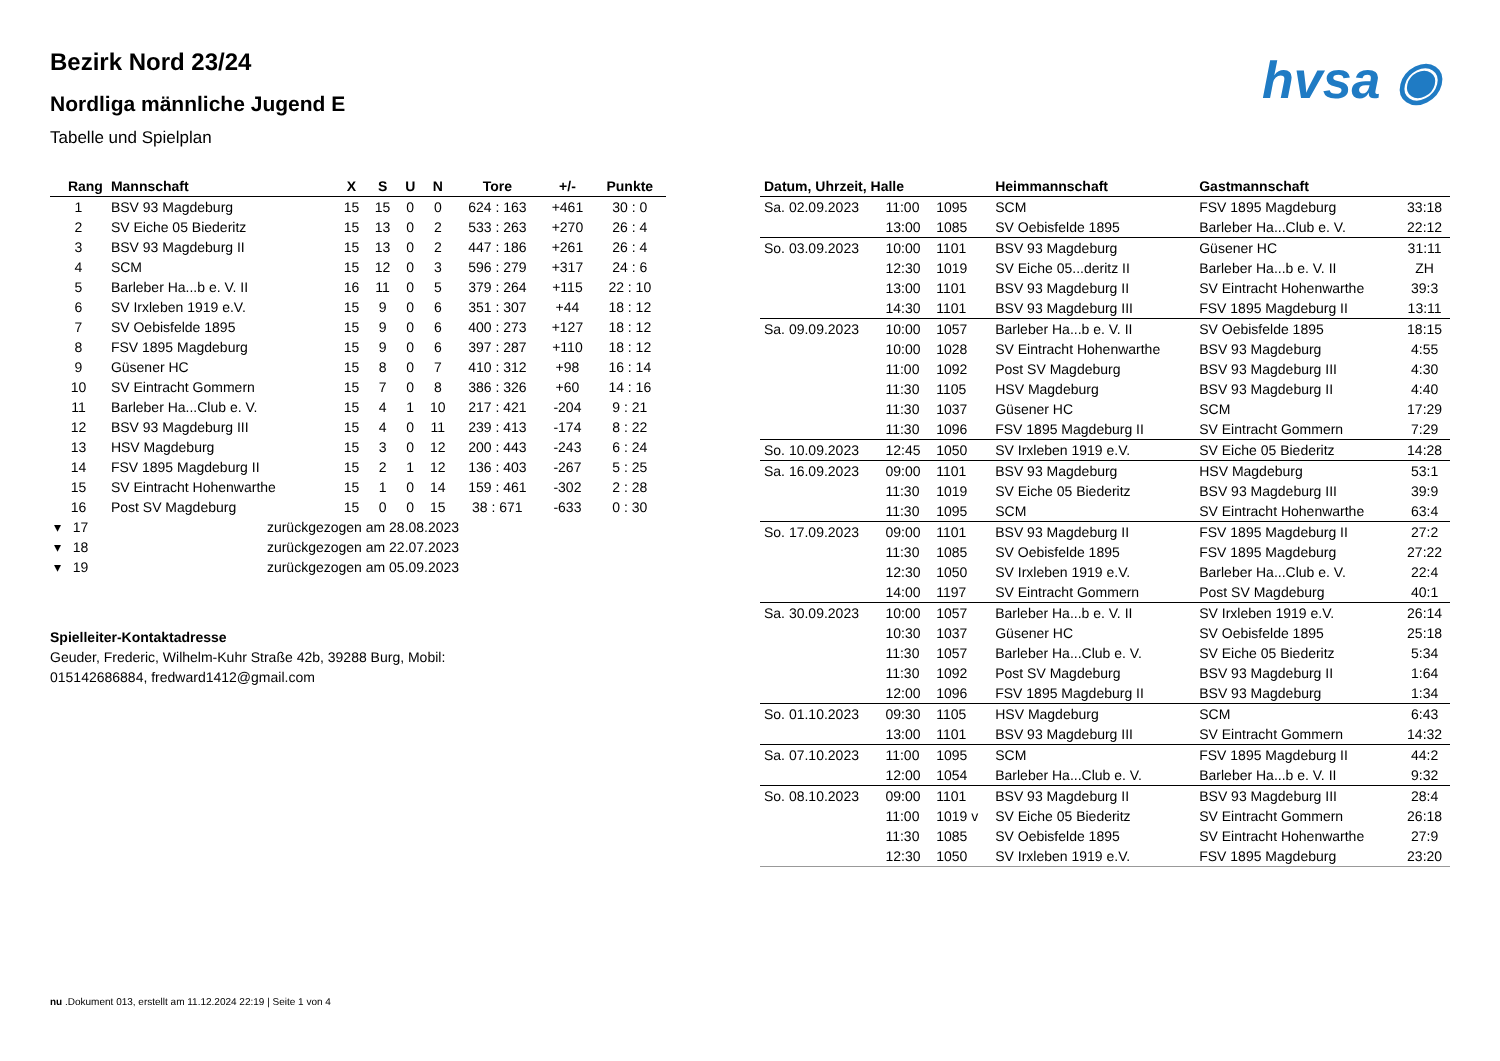hvsa ◉
Bezirk Nord 23/24
Nordliga männliche Jugend E
Tabelle und Spielplan
| Rang | Mannschaft | X | S | U | N | Tore | +/- | Punkte |
| --- | --- | --- | --- | --- | --- | --- | --- | --- |
| 1 | BSV 93 Magdeburg | 15 | 15 | 0 | 0 | 624 : 163 | +461 | 30 : 0 |
| 2 | SV Eiche 05 Biederitz | 15 | 13 | 0 | 2 | 533 : 263 | +270 | 26 : 4 |
| 3 | BSV 93 Magdeburg II | 15 | 13 | 0 | 2 | 447 : 186 | +261 | 26 : 4 |
| 4 | SCM | 15 | 12 | 0 | 3 | 596 : 279 | +317 | 24 : 6 |
| 5 | Barleber Ha...b e. V. II | 16 | 11 | 0 | 5 | 379 : 264 | +115 | 22 : 10 |
| 6 | SV Irxleben 1919 e.V. | 15 | 9 | 0 | 6 | 351 : 307 | +44 | 18 : 12 |
| 7 | SV Oebisfelde 1895 | 15 | 9 | 0 | 6 | 400 : 273 | +127 | 18 : 12 |
| 8 | FSV 1895 Magdeburg | 15 | 9 | 0 | 6 | 397 : 287 | +110 | 18 : 12 |
| 9 | Güsener HC | 15 | 8 | 0 | 7 | 410 : 312 | +98 | 16 : 14 |
| 10 | SV Eintracht Gommern | 15 | 7 | 0 | 8 | 386 : 326 | +60 | 14 : 16 |
| 11 | Barleber Ha...Club e. V. | 15 | 4 | 1 | 10 | 217 : 421 | -204 | 9 : 21 |
| 12 | BSV 93 Magdeburg III | 15 | 4 | 0 | 11 | 239 : 413 | -174 | 8 : 22 |
| 13 | HSV Magdeburg | 15 | 3 | 0 | 12 | 200 : 443 | -243 | 6 : 24 |
| 14 | FSV 1895 Magdeburg II | 15 | 2 | 1 | 12 | 136 : 403 | -267 | 5 : 25 |
| 15 | SV Eintracht Hohenwarthe | 15 | 1 | 0 | 14 | 159 : 461 | -302 | 2 : 28 |
| 16 | Post SV Magdeburg | 15 | 0 | 0 | 15 | 38 : 671 | -633 | 0 : 30 |
| ▾ 17 | zurückgezogen am 28.08.2023 | | | | | | | |
| ▾ 18 | zurückgezogen am 22.07.2023 | | | | | | | |
| ▾ 19 | zurückgezogen am 05.09.2023 | | | | | | | |
Spielleiter-Kontaktadresse
Geuder, Frederic, Wilhelm-Kuhr Straße 42b, 39288 Burg, Mobil: 015142686884, fredward1412@gmail.com
| Datum, Uhrzeit, Halle | | | Heimmannschaft | Gastmannschaft | |
| --- | --- | --- | --- | --- | --- |
| Sa. 02.09.2023 | 11:00 | 1095 | SCM | FSV 1895 Magdeburg | 33:18 |
| | 13:00 | 1085 | SV Oebisfelde 1895 | Barleber Ha...Club e. V. | 22:12 |
| So. 03.09.2023 | 10:00 | 1101 | BSV 93 Magdeburg | Güsener HC | 31:11 |
| | 12:30 | 1019 | SV Eiche 05...deritz II | Barleber Ha...b e. V. II | ZH |
| | 13:00 | 1101 | BSV 93 Magdeburg II | SV Eintracht Hohenwarthe | 39:3 |
| | 14:30 | 1101 | BSV 93 Magdeburg III | FSV 1895 Magdeburg II | 13:11 |
| Sa. 09.09.2023 | 10:00 | 1057 | Barleber Ha...b e. V. II | SV Oebisfelde 1895 | 18:15 |
| | 10:00 | 1028 | SV Eintracht Hohenwarthe | BSV 93 Magdeburg | 4:55 |
| | 11:00 | 1092 | Post SV Magdeburg | BSV 93 Magdeburg III | 4:30 |
| | 11:30 | 1105 | HSV Magdeburg | BSV 93 Magdeburg II | 4:40 |
| | 11:30 | 1037 | Güsener HC | SCM | 17:29 |
| | 11:30 | 1096 | FSV 1895 Magdeburg II | SV Eintracht Gommern | 7:29 |
| So. 10.09.2023 | 12:45 | 1050 | SV Irxleben 1919 e.V. | SV Eiche 05 Biederitz | 14:28 |
| Sa. 16.09.2023 | 09:00 | 1101 | BSV 93 Magdeburg | HSV Magdeburg | 53:1 |
| | 11:30 | 1019 | SV Eiche 05 Biederitz | BSV 93 Magdeburg III | 39:9 |
| | 11:30 | 1095 | SCM | SV Eintracht Hohenwarthe | 63:4 |
| So. 17.09.2023 | 09:00 | 1101 | BSV 93 Magdeburg II | FSV 1895 Magdeburg II | 27:2 |
| | 11:30 | 1085 | SV Oebisfelde 1895 | FSV 1895 Magdeburg | 27:22 |
| | 12:30 | 1050 | SV Irxleben 1919 e.V. | Barleber Ha...Club e. V. | 22:4 |
| | 14:00 | 1197 | SV Eintracht Gommern | Post SV Magdeburg | 40:1 |
| Sa. 30.09.2023 | 10:00 | 1057 | Barleber Ha...b e. V. II | SV Irxleben 1919 e.V. | 26:14 |
| | 10:30 | 1037 | Güsener HC | SV Oebisfelde 1895 | 25:18 |
| | 11:30 | 1057 | Barleber Ha...Club e. V. | SV Eiche 05 Biederitz | 5:34 |
| | 11:30 | 1092 | Post SV Magdeburg | BSV 93 Magdeburg II | 1:64 |
| | 12:00 | 1096 | FSV 1895 Magdeburg II | BSV 93 Magdeburg | 1:34 |
| So. 01.10.2023 | 09:30 | 1105 | HSV Magdeburg | SCM | 6:43 |
| | 13:00 | 1101 | BSV 93 Magdeburg III | SV Eintracht Gommern | 14:32 |
| Sa. 07.10.2023 | 11:00 | 1095 | SCM | FSV 1895 Magdeburg II | 44:2 |
| | 12:00 | 1054 | Barleber Ha...Club e. V. | Barleber Ha...b e. V. II | 9:32 |
| So. 08.10.2023 | 09:00 | 1101 | BSV 93 Magdeburg II | BSV 93 Magdeburg III | 28:4 |
| | 11:00 | 1019 v | SV Eiche 05 Biederitz | SV Eintracht Gommern | 26:18 |
| | 11:30 | 1085 | SV Oebisfelde 1895 | SV Eintracht Hohenwarthe | 27:9 |
| | 12:30 | 1050 | SV Irxleben 1919 e.V. | FSV 1895 Magdeburg | 23:20 |
nu .Dokument 013, erstellt am 11.12.2024 22:19 | Seite 1 von 4